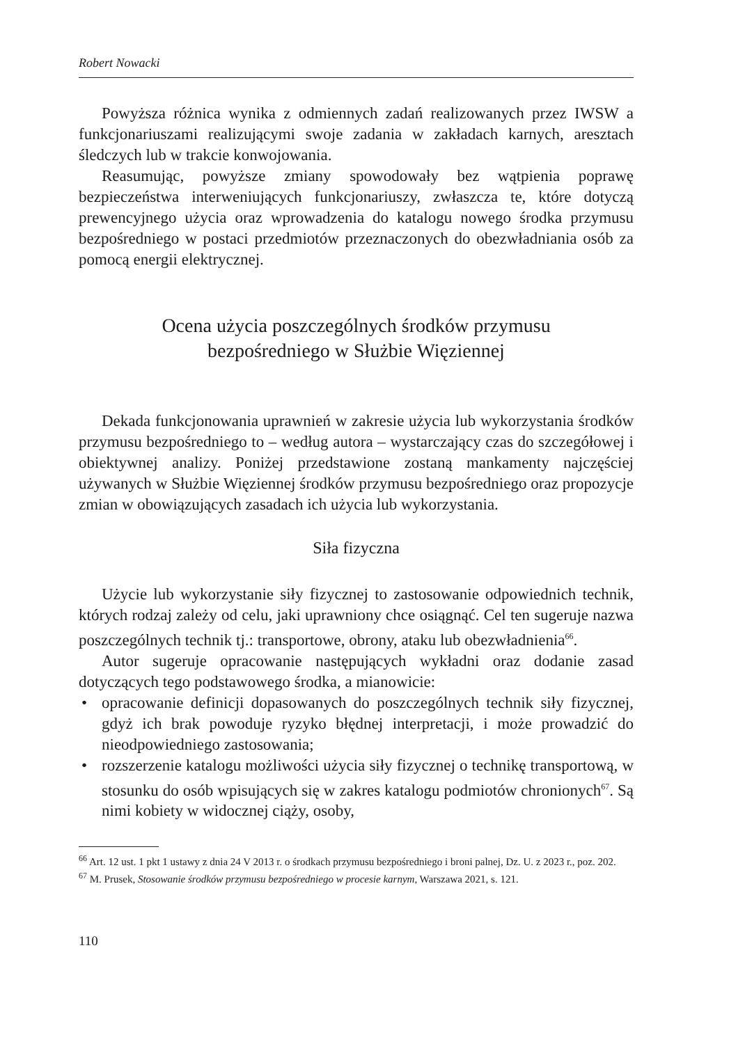Robert Nowacki
Powyższa różnica wynika z odmiennych zadań realizowanych przez IWSW a funkcjonariuszami realizującymi swoje zadania w zakładach karnych, aresztach śledczych lub w trakcie konwojowania.
Reasumując, powyższe zmiany spowodowały bez wątpienia poprawę bezpieczeństwa interweniujących funkcjonariuszy, zwłaszcza te, które dotyczą prewencyjnego użycia oraz wprowadzenia do katalogu nowego środka przymusu bezpośredniego w postaci przedmiotów przeznaczonych do obezwładniania osób za pomocą energii elektrycznej.
Ocena użycia poszczególnych środków przymusu
bezpośredniego w Służbie Więziennej
Dekada funkcjonowania uprawnień w zakresie użycia lub wykorzystania środków przymusu bezpośredniego to – według autora – wystarczający czas do szczegółowej i obiektywnej analizy. Poniżej przedstawione zostaną mankamenty najczęściej używanych w Służbie Więziennej środków przymusu bezpośredniego oraz propozycje zmian w obowiązujących zasadach ich użycia lub wykorzystania.
Siła fizyczna
Użycie lub wykorzystanie siły fizycznej to zastosowanie odpowiednich technik, których rodzaj zależy od celu, jaki uprawniony chce osiągnąć. Cel ten sugeruje nazwa poszczególnych technik tj.: transportowe, obrony, ataku lub obezwładnienia<sup>66</sup>.
Autor sugeruje opracowanie następujących wykładni oraz dodanie zasad dotyczących tego podstawowego środka, a mianowicie:
• opracowanie definicji dopasowanych do poszczególnych technik siły fizycznej, gdyż ich brak powoduje ryzyko błędnej interpretacji, i może prowadzić do nieodpowiedniego zastosowania;
• rozszerzenie katalogu możliwości użycia siły fizycznej o technikę transportową, w stosunku do osób wpisujących się w zakres katalogu podmiotów chronionych<sup>67</sup>. Są nimi kobiety w widocznej ciąży, osoby,
<sup>66</sup> Art. 12 ust. 1 pkt 1 ustawy z dnia 24 V 2013 r. o środkach przymusu bezpośredniego i broni palnej, Dz. U. z 2023 r., poz. 202.
<sup>67</sup> M. Prusek, Stosowanie środków przymusu bezpośredniego w procesie karnym, Warszawa 2021, s. 121.
110